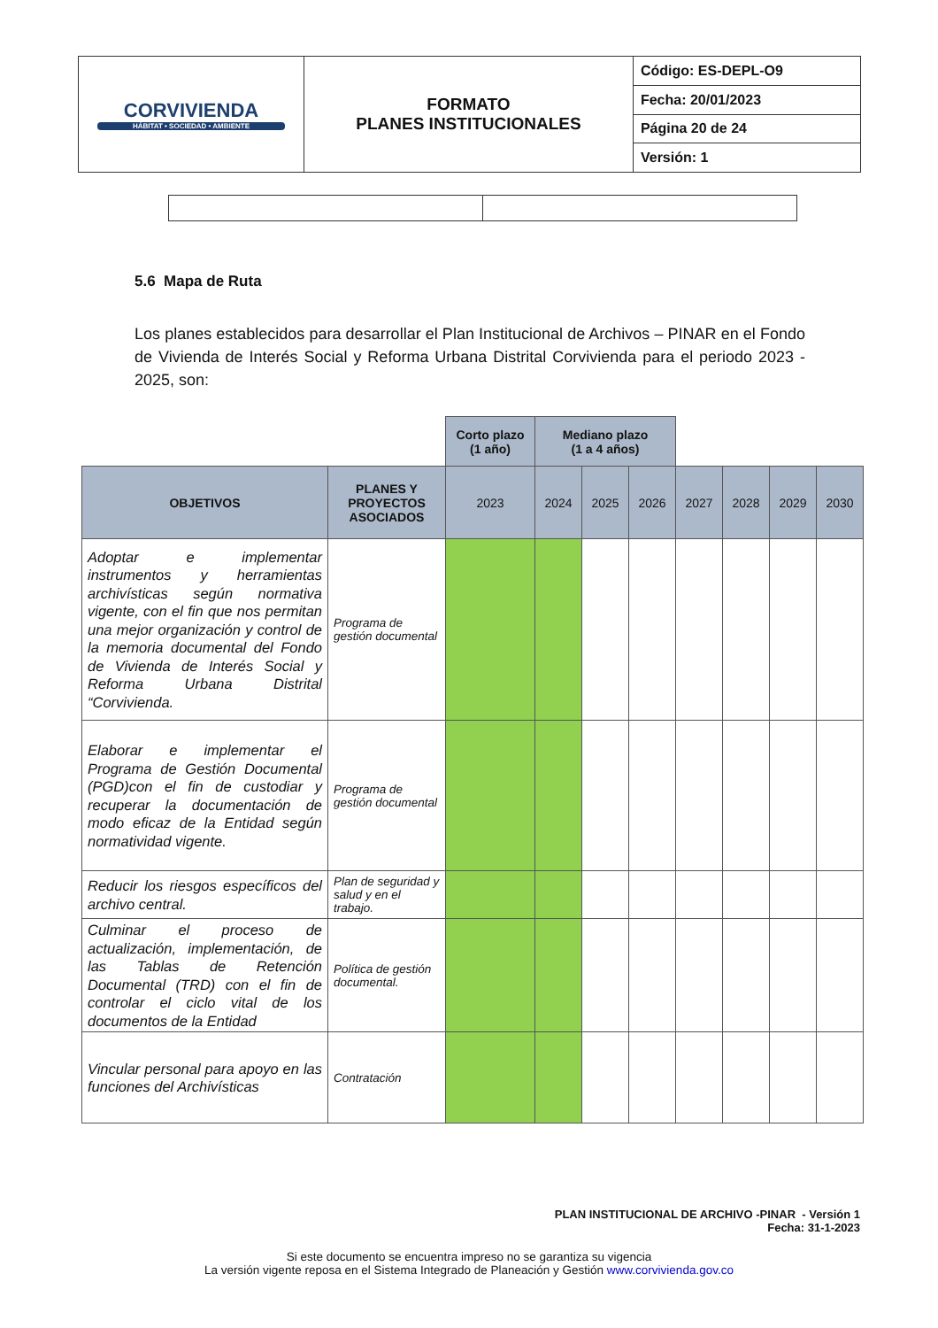| CORVIVIENDA HÁBITAT • SOCIEDAD • AMBIENTE | FORMATO PLANES INSTITUCIONALES | Código: ES-DEPL-O9 |
| | | Fecha: 20/01/2023 |
| | | Página 20 de 24 |
| | | Versión: 1 |
5.6 Mapa de Ruta
Los planes establecidos para desarrollar el Plan Institucional de Archivos – PINAR en el Fondo de Vivienda de Interés Social y Reforma Urbana Distrital Corvivienda para el periodo 2023 - 2025, son:
| | | Corto plazo (1 año) | Mediano plazo (1 a 4 años) | | | | | | |
| --- | --- | --- | --- | --- | --- | --- | --- | --- | --- |
| OBJETIVOS | PLANES Y PROYECTOS ASOCIADOS | 2023 | 2024 | 2025 | 2026 | 2027 | 2028 | 2029 | 2030 |
| Adoptar e implementar instrumentos y herramientas archivísticas según normativa vigente, con el fin que nos permitan una mejor organización y control de la memoria documental del Fondo de Vivienda de Interés Social y Reforma Urbana Distrital “Corvivienda. | Programa de gestión documental | | | | | | | | |
| Elaborar e implementar el Programa de Gestión Documental (PGD)con el fin de custodiar y recuperar la documentación de modo eficaz de la Entidad según normatividad vigente. | Programa de gestión documental | | | | | | | | |
| Reducir los riesgos específicos del archivo central. | Plan de seguridad y salud y en el trabajo. | | | | | | | | |
| Culminar el proceso de actualización, implementación, de las Tablas de Retención Documental (TRD) con el fin de controlar el ciclo vital de los documentos de la Entidad | Política de gestión documental. | | | | | | | | |
| Vincular personal para apoyo en las funciones del Archivísticas | Contratación | | | | | | | | |
PLAN INSTITUCIONAL DE ARCHIVO -PINAR - Versión 1
Fecha: 31-1-2023
Si este documento se encuentra impreso no se garantiza su vigencia
La versión vigente reposa en el Sistema Integrado de Planeación y Gestión www.corvivienda.gov.co